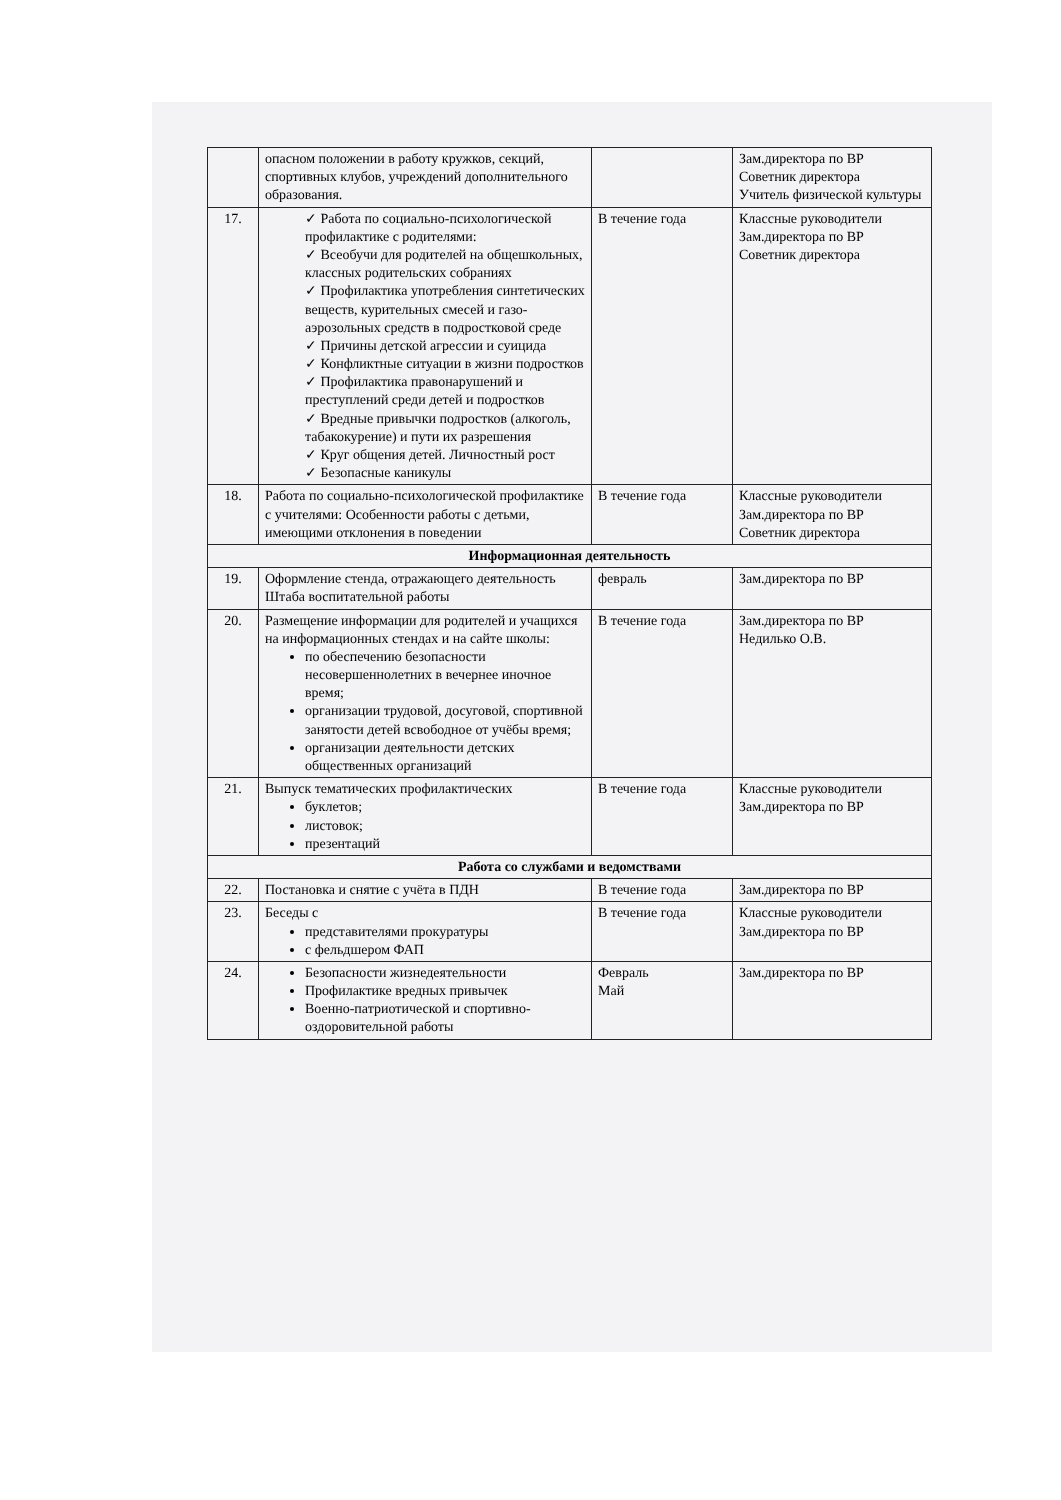| | опасном положении в работу кружков, секций, спортивных клубов, учреждений дополнительного образования. | | Зам.директора по ВР Советник директора Учитель физической культуры |
| 17. | ✓ Работа по социально-психологической профилактике с родителями: ✓ Всеобучи для родителей на общешкольных, классных родительских собраниях ✓ Профилактика употребления синтетических веществ, курительных смесей и газо-аэрозольных средств в подростковой среде ✓ Причины детской агрессии и суицида ✓ Конфликтные ситуации в жизни подростков ✓ Профилактика правонарушений и преступлений среди детей и подростков ✓ Вредные привычки подростков (алкоголь, табакокурение) и пути их разрешения ✓ Круг общения детей. Личностный рост ✓ Безопасные каникулы | В течение года | Классные руководители Зам.директора по ВР Советник директора |
| 18. | Работа по социально-психологической профилактике с учителями: Особенности работы с детьми, имеющими отклонения в поведении | В течение года | Классные руководители Зам.директора по ВР Советник директора |
| Информационная деятельность | | | |
| 19. | Оформление стенда, отражающего деятельность Штаба воспитательной работы | февраль | Зам.директора по ВР |
| 20. | Размещение информации для родителей и учащихся на информационных стендах и на сайте школы: по обеспечению безопасности несовершеннолетних в вечернее иночное время; организации трудовой, досуговой, спортивной занятости детей всвободное от учёбы время; организации деятельности детских общественных организаций | В течение года | Зам.директора по ВР Недилько О.В. |
| 21. | Выпуск тематических профилактических буклетов; листовок; презентаций | В течение года | Классные руководители Зам.директора по ВР |
| Работа со службами и ведомствами | | | |
| 22. | Постановка и снятие с учёта в ПДН | В течение года | Зам.директора по ВР |
| 23. | Беседы с представителями прокуратуры с фельдшером ФАП | В течение года | Классные руководители Зам.директора по ВР |
| 24. | Безопасности жизнедеятельности Профилактике вредных привычек Военно-патриотической и спортивно-оздоровительной работы | Февраль Май | Зам.директора по ВР |